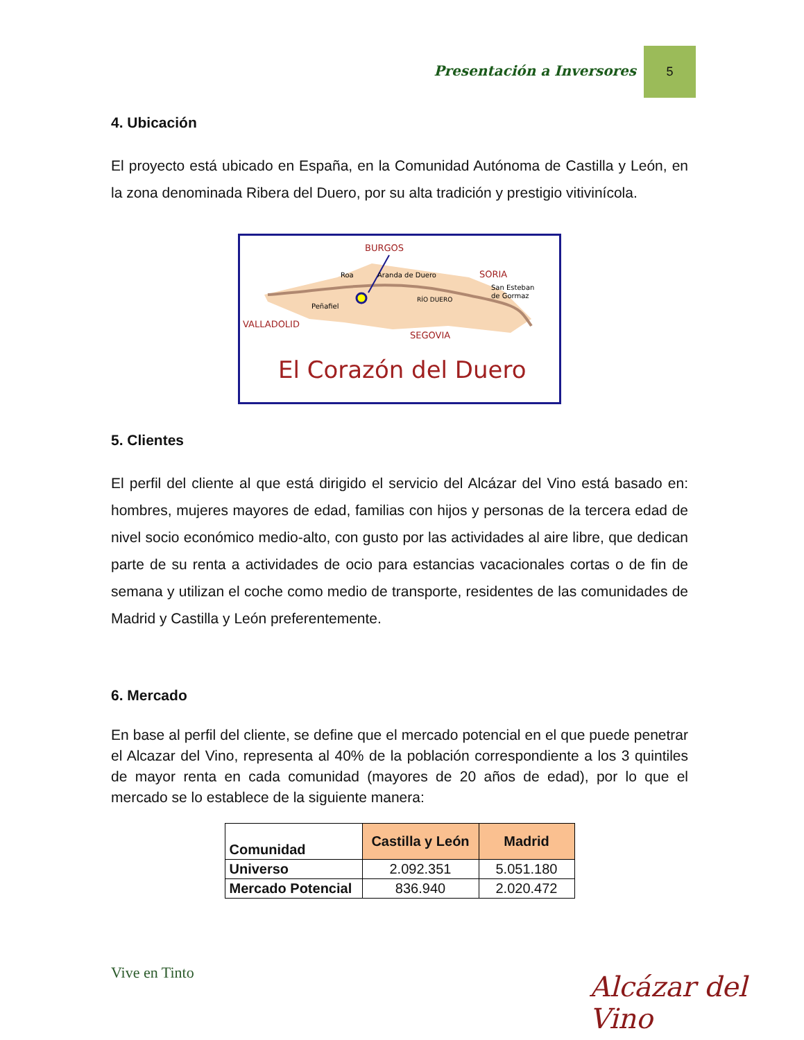Presentación a Inversores
5
4. Ubicación
El proyecto está ubicado en España, en la Comunidad Autónoma de Castilla y León, en la zona denominada Ribera del Duero, por su alta tradición y prestigio vitivinícola.
BURGOS
Roa
Aranda de Duero
SORIA
San Esteban
de Gormaz
RÍO DUERO
Peñafiel
VALLADOLID
SEGOVIA
El Corazón del Duero
5. Clientes
El perfil del cliente al que está dirigido el servicio del Alcázar del Vino está basado en: hombres, mujeres mayores de edad, familias con hijos y personas de la tercera edad de nivel socio económico medio-alto, con gusto por las actividades al aire libre, que dedican parte de su renta a actividades de ocio para estancias vacacionales cortas o de fin de semana y utilizan el coche como medio de transporte, residentes de las comunidades de Madrid y Castilla y León preferentemente.
6. Mercado
En base al perfil del cliente, se define que el mercado potencial en el que puede penetrar el Alcazar del Vino, representa al 40% de la población correspondiente a los 3 quintiles de mayor renta en cada comunidad (mayores de 20 años de edad), por lo que el mercado se lo establece de la siguiente manera:
| Comunidad | Castilla y León | Madrid |
| --- | --- | --- |
| Universo | 2.092.351 | 5.051.180 |
| Mercado Potencial | 836.940 | 2.020.472 |
Vive en Tinto Alcázar del Vino